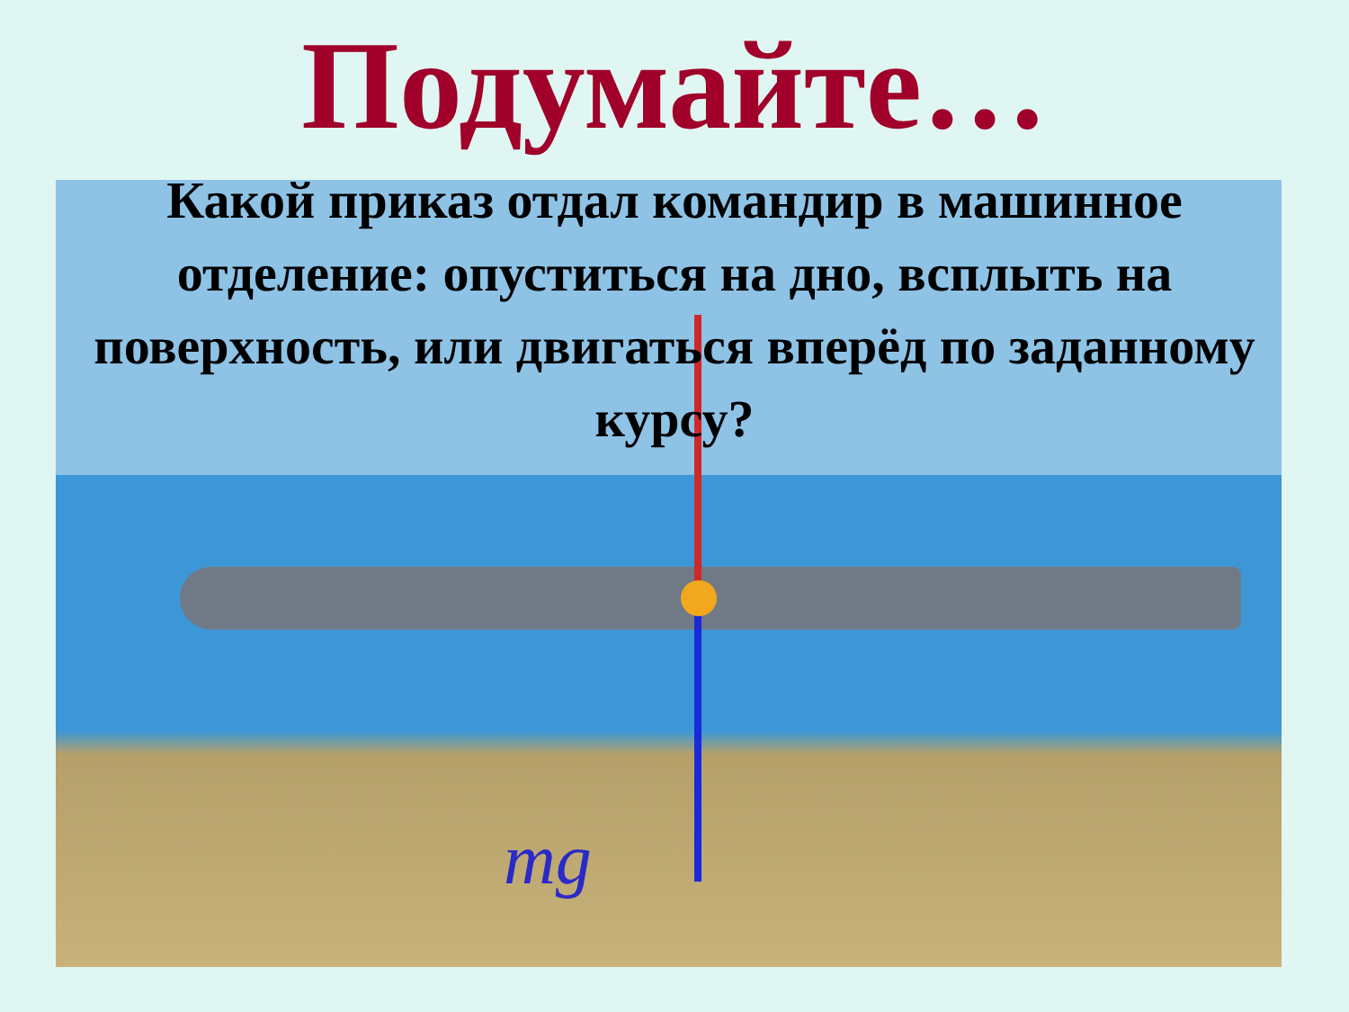Подумайте…
Какой приказ отдал командир в машинное отделение: опуститься на дно, всплыть на поверхность, или двигаться вперёд по заданному курсу?
mg